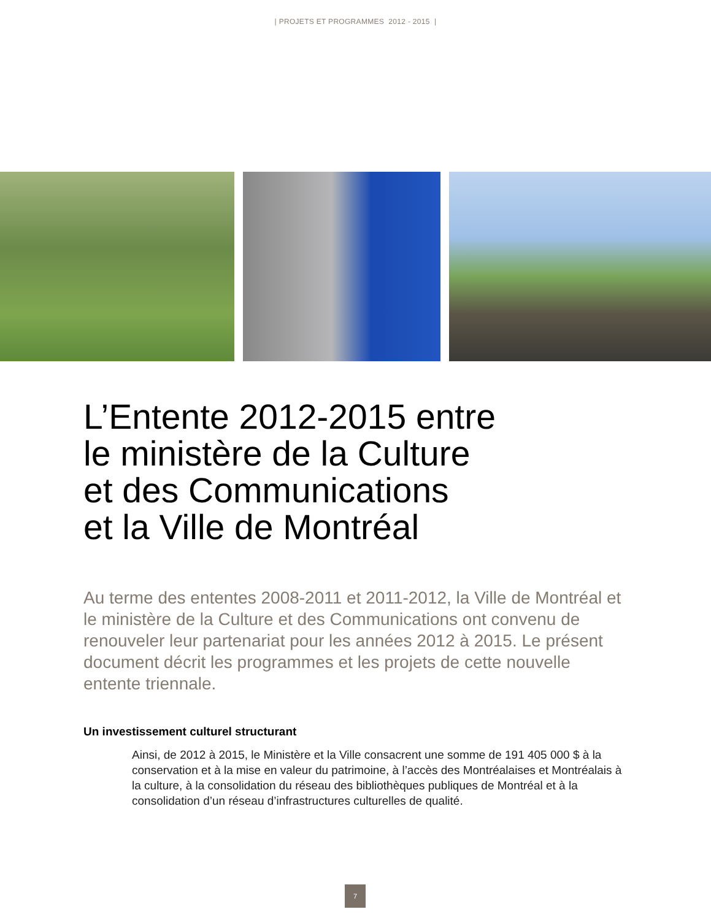| PROJETS ET PROGRAMMES 2012 - 2015 |
L’Entente 2012-2015 entre
le ministère de la Culture
et des Communications
et la Ville de Montréal
Au terme des ententes 2008-2011 et 2011-2012, la Ville de Montréal et le ministère de la Culture et des Communications ont convenu de renouveler leur partenariat pour les années 2012 à 2015. Le présent document décrit les programmes et les projets de cette nouvelle entente triennale.
Un investissement culturel structurant
Ainsi, de 2012 à 2015, le Ministère et la Ville consacrent une somme de 191 405 000 $ à la conservation et à la mise en valeur du patrimoine, à l’accès des Montréalaises et Montréalais à la culture, à la consolidation du réseau des bibliothèques publiques de Montréal et à la consolidation d’un réseau d’infrastructures culturelles de qualité.
7